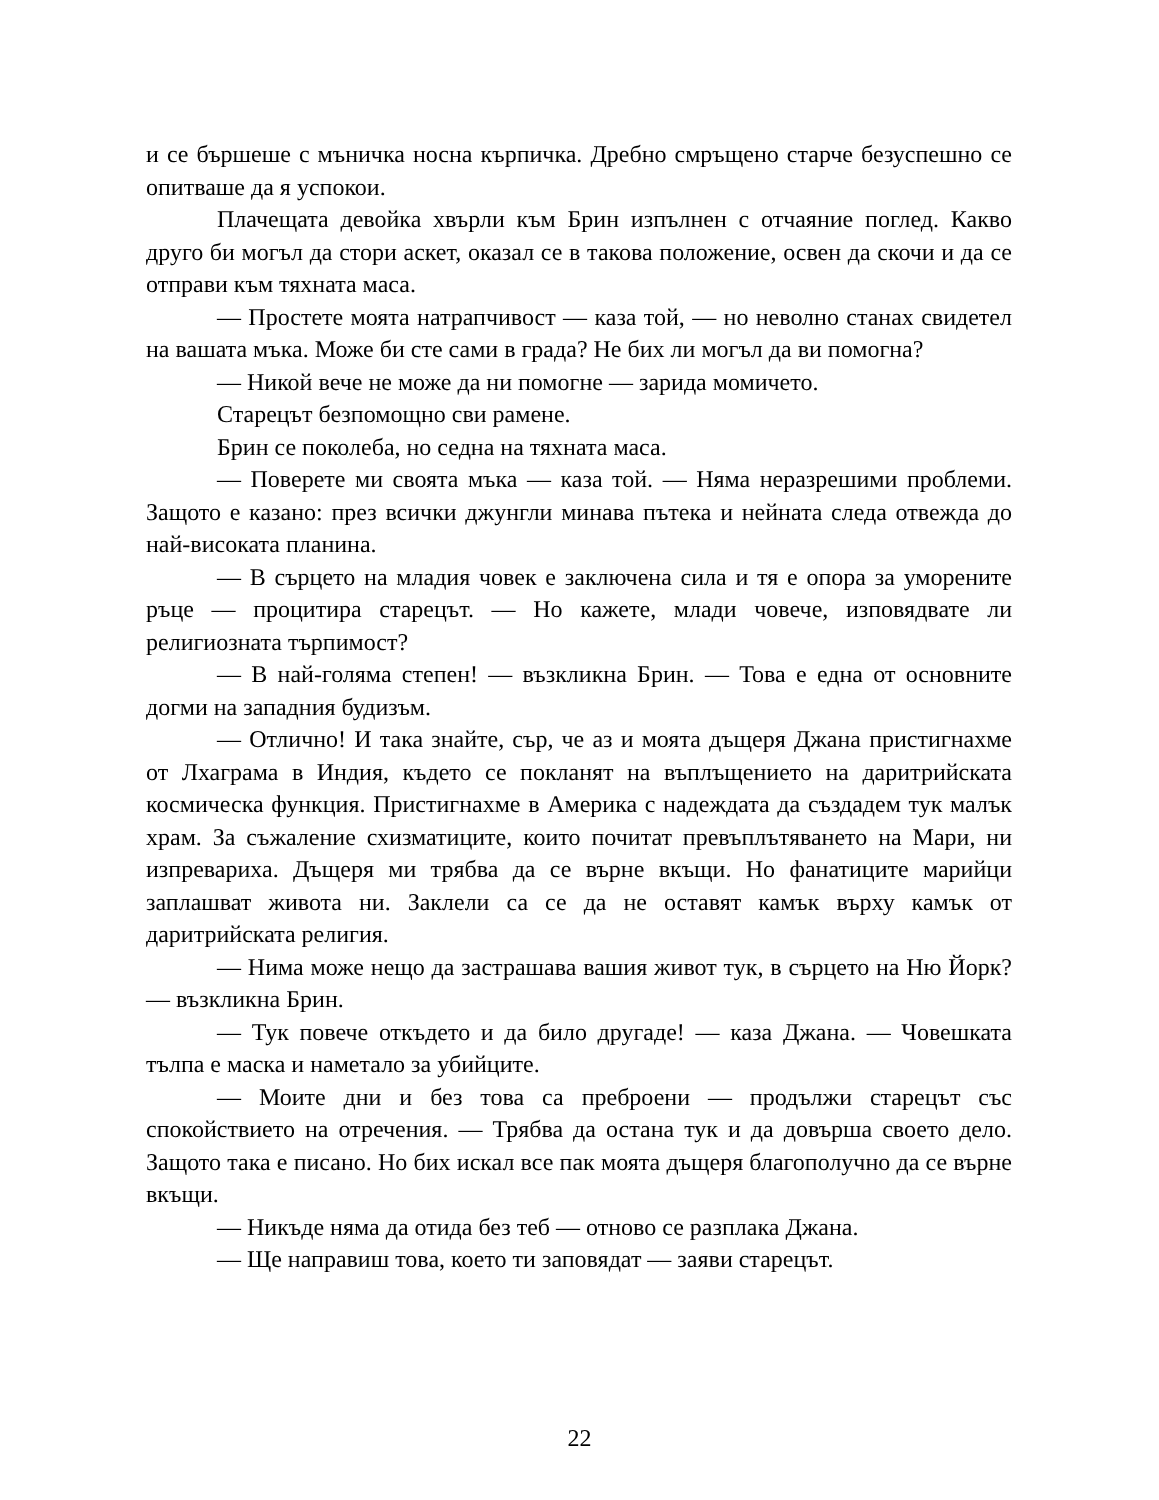и се бършеше с мъничка носна кърпичка. Дребно смръщено старче безуспешно се опитваше да я успокои.
Плачещата девойка хвърли към Брин изпълнен с отчаяние поглед. Какво друго би могъл да стори аскет, оказал се в такова положение, освен да скочи и да се отправи към тяхната маса.
— Простете моята натрапчивост — каза той, — но неволно станах свидетел на вашата мъка. Може би сте сами в града? Не бих ли могъл да ви помогна?
— Никой вече не може да ни помогне — зарида момичето.
Старецът безпомощно сви рамене.
Брин се поколеба, но седна на тяхната маса.
— Поверете ми своята мъка — каза той. — Няма неразрешими проблеми. Защото е казано: през всички джунгли минава пътека и нейната следа отвежда до най-високата планина.
— В сърцето на младия човек е заключена сила и тя е опора за уморените ръце — процитира старецът. — Но кажете, млади човече, изповядвате ли религиозната търпимост?
— В най-голяма степен! — възкликна Брин. — Това е една от основните догми на западния будизъм.
— Отлично! И така знайте, сър, че аз и моята дъщеря Джана пристигнахме от Лхаграма в Индия, където се покланят на въплъщението на даритрийската космическа функция. Пристигнахме в Америка с надеждата да създадем тук малък храм. За съжаление схизматиците, които почитат превъплътяването на Мари, ни изпревариха. Дъщеря ми трябва да се върне вкъщи. Но фанатиците марийци заплашват живота ни. Заклели са се да не оставят камък върху камък от даритрийската религия.
— Нима може нещо да застрашава вашия живот тук, в сърцето на Ню Йорк? — възкликна Брин.
— Тук повече откъдето и да било другаде! — каза Джана. — Човешката тълпа е маска и наметало за убийците.
— Моите дни и без това са преброени — продължи старецът със спокойствието на отречения. — Трябва да остана тук и да довърша своето дело. Защото така е писано. Но бих искал все пак моята дъщеря благополучно да се върне вкъщи.
— Никъде няма да отида без теб — отново се разплака Джана.
— Ще направиш това, което ти заповядат — заяви старецът.
22